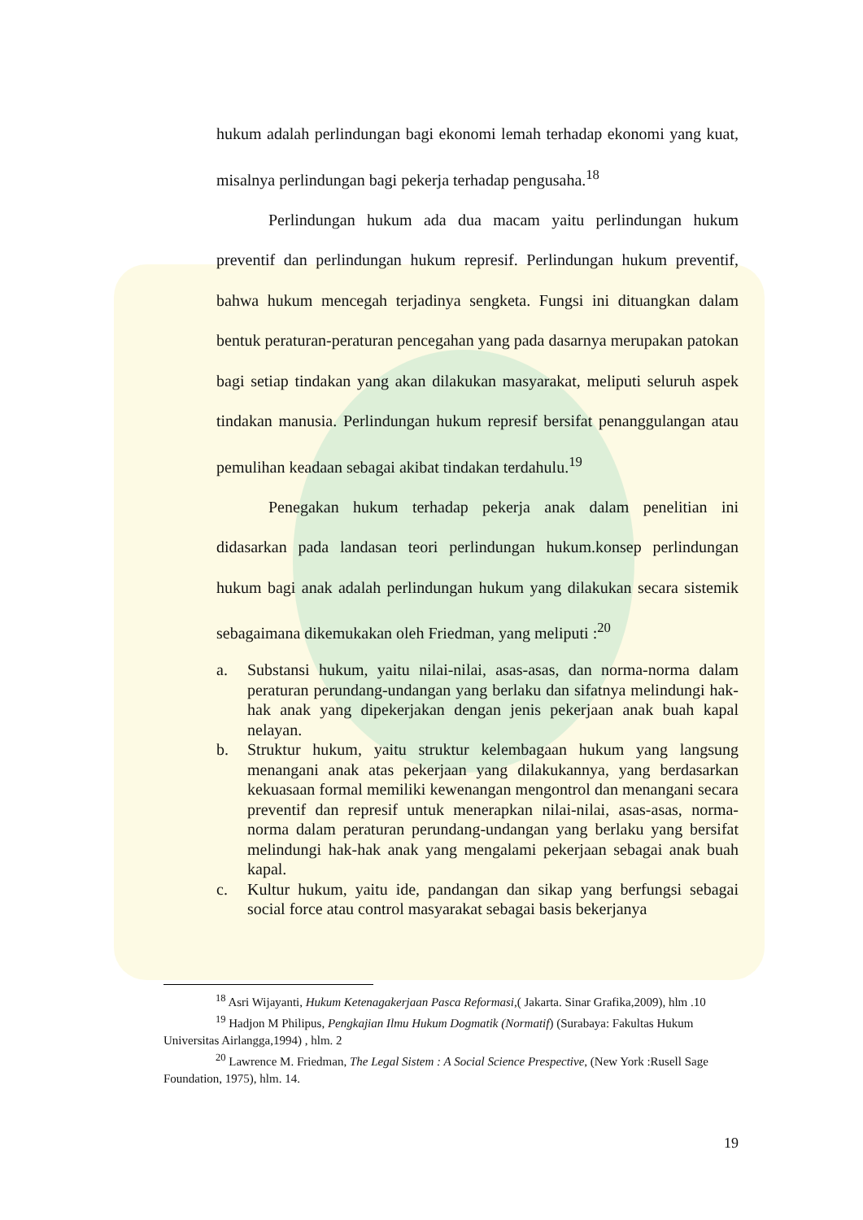hukum adalah perlindungan bagi ekonomi lemah terhadap ekonomi yang kuat, misalnya perlindungan bagi pekerja terhadap pengusaha.<sup>18</sup>
Perlindungan hukum ada dua macam yaitu perlindungan hukum preventif dan perlindungan hukum represif. Perlindungan hukum preventif, bahwa hukum mencegah terjadinya sengketa. Fungsi ini dituangkan dalam bentuk peraturan-peraturan pencegahan yang pada dasarnya merupakan patokan bagi setiap tindakan yang akan dilakukan masyarakat, meliputi seluruh aspek tindakan manusia. Perlindungan hukum represif bersifat penanggulangan atau pemulihan keadaan sebagai akibat tindakan terdahulu.<sup>19</sup>
Penegakan hukum terhadap pekerja anak dalam penelitian ini didasarkan pada landasan teori perlindungan hukum.konsep perlindungan hukum bagi anak adalah perlindungan hukum yang dilakukan secara sistemik sebagaimana dikemukakan oleh Friedman, yang meliputi :<sup>20</sup>
a. Substansi hukum, yaitu nilai-nilai, asas-asas, dan norma-norma dalam peraturan perundang-undangan yang berlaku dan sifatnya melindungi hak-hak anak yang dipekerjakan dengan jenis pekerjaan anak buah kapal nelayan.
b. Struktur hukum, yaitu struktur kelembagaan hukum yang langsung menangani anak atas pekerjaan yang dilakukannya, yang berdasarkan kekuasaan formal memiliki kewenangan mengontrol dan menangani secara preventif dan represif untuk menerapkan nilai-nilai, asas-asas, norma-norma dalam peraturan perundang-undangan yang berlaku yang bersifat melindungi hak-hak anak yang mengalami pekerjaan sebagai anak buah kapal.
c. Kultur hukum, yaitu ide, pandangan dan sikap yang berfungsi sebagai social force atau control masyarakat sebagai basis bekerjanya
<sup>18</sup> Asri Wijayanti, Hukum Ketenagakerjaan Pasca Reformasi,( Jakarta. Sinar Grafika,2009), hlm .10
<sup>19</sup> Hadjon M Philipus, Pengkajian Ilmu Hukum Dogmatik (Normatif) (Surabaya: Fakultas Hukum Universitas Airlangga,1994) , hlm. 2
<sup>20</sup> Lawrence M. Friedman, The Legal Sistem : A Social Science Prespective, (New York :Rusell Sage Foundation, 1975), hlm. 14.
19